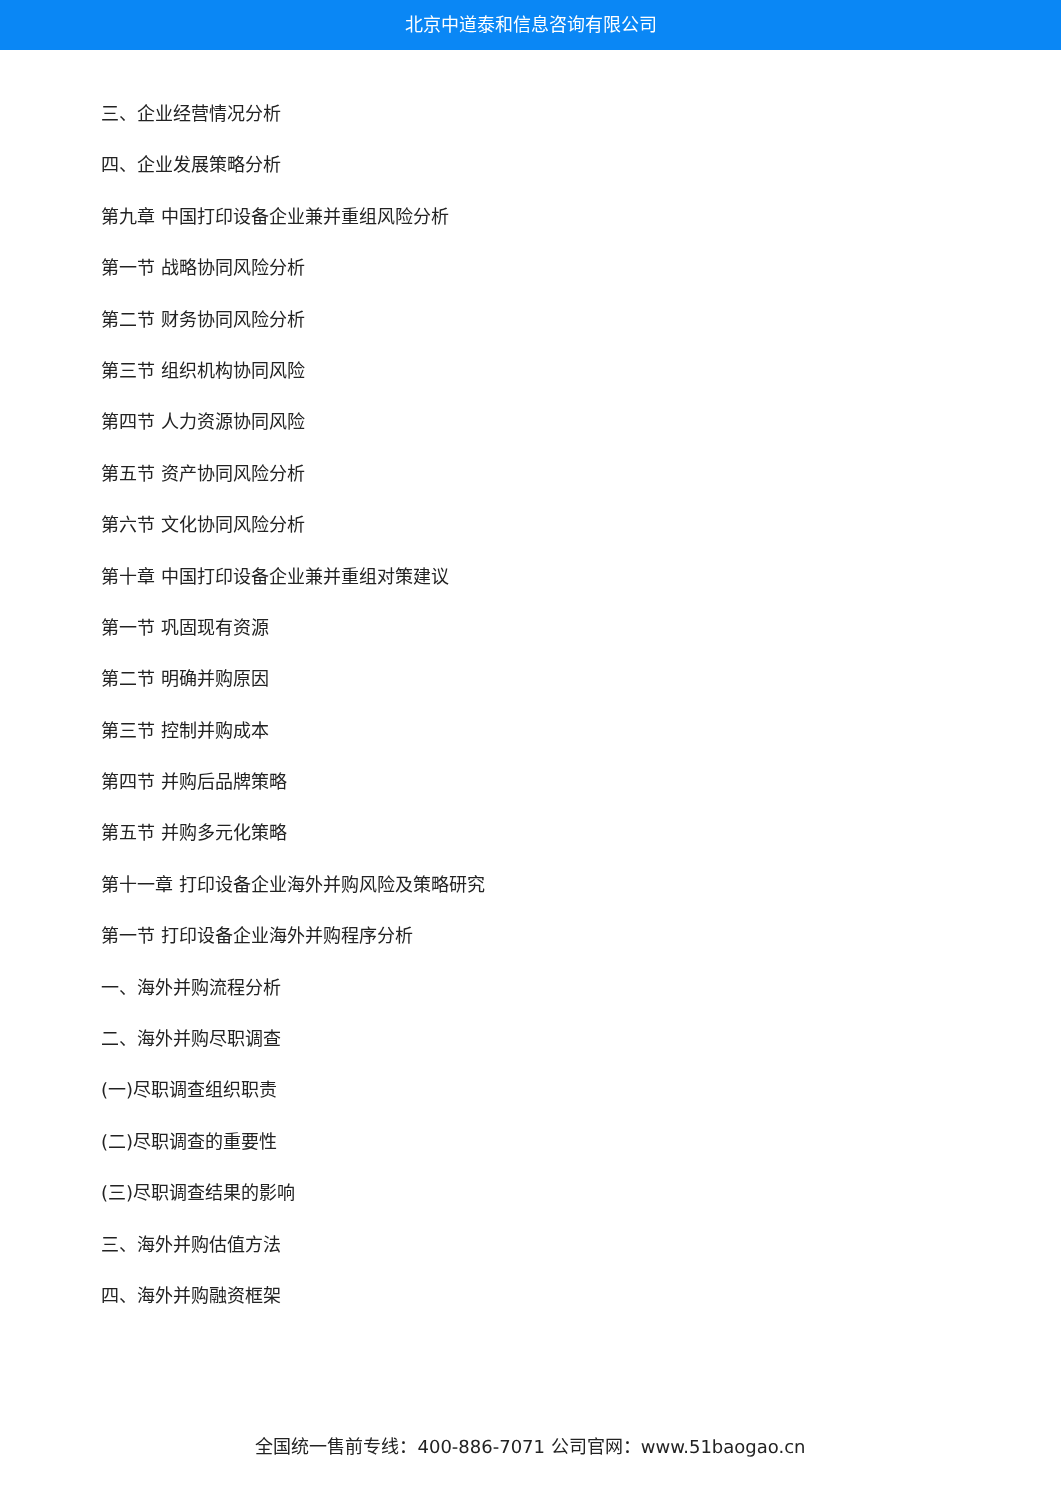北京中道泰和信息咨询有限公司
三、企业经营情况分析
四、企业发展策略分析
第九章 中国打印设备企业兼并重组风险分析
第一节 战略协同风险分析
第二节 财务协同风险分析
第三节 组织机构协同风险
第四节 人力资源协同风险
第五节 资产协同风险分析
第六节 文化协同风险分析
第十章 中国打印设备企业兼并重组对策建议
第一节 巩固现有资源
第二节 明确并购原因
第三节 控制并购成本
第四节 并购后品牌策略
第五节 并购多元化策略
第十一章 打印设备企业海外并购风险及策略研究
第一节 打印设备企业海外并购程序分析
一、海外并购流程分析
二、海外并购尽职调查
(一)尽职调查组织职责
(二)尽职调查的重要性
(三)尽职调查结果的影响
三、海外并购估值方法
四、海外并购融资框架
全国统一售前专线：400-886-7071 公司官网：www.51baogao.cn